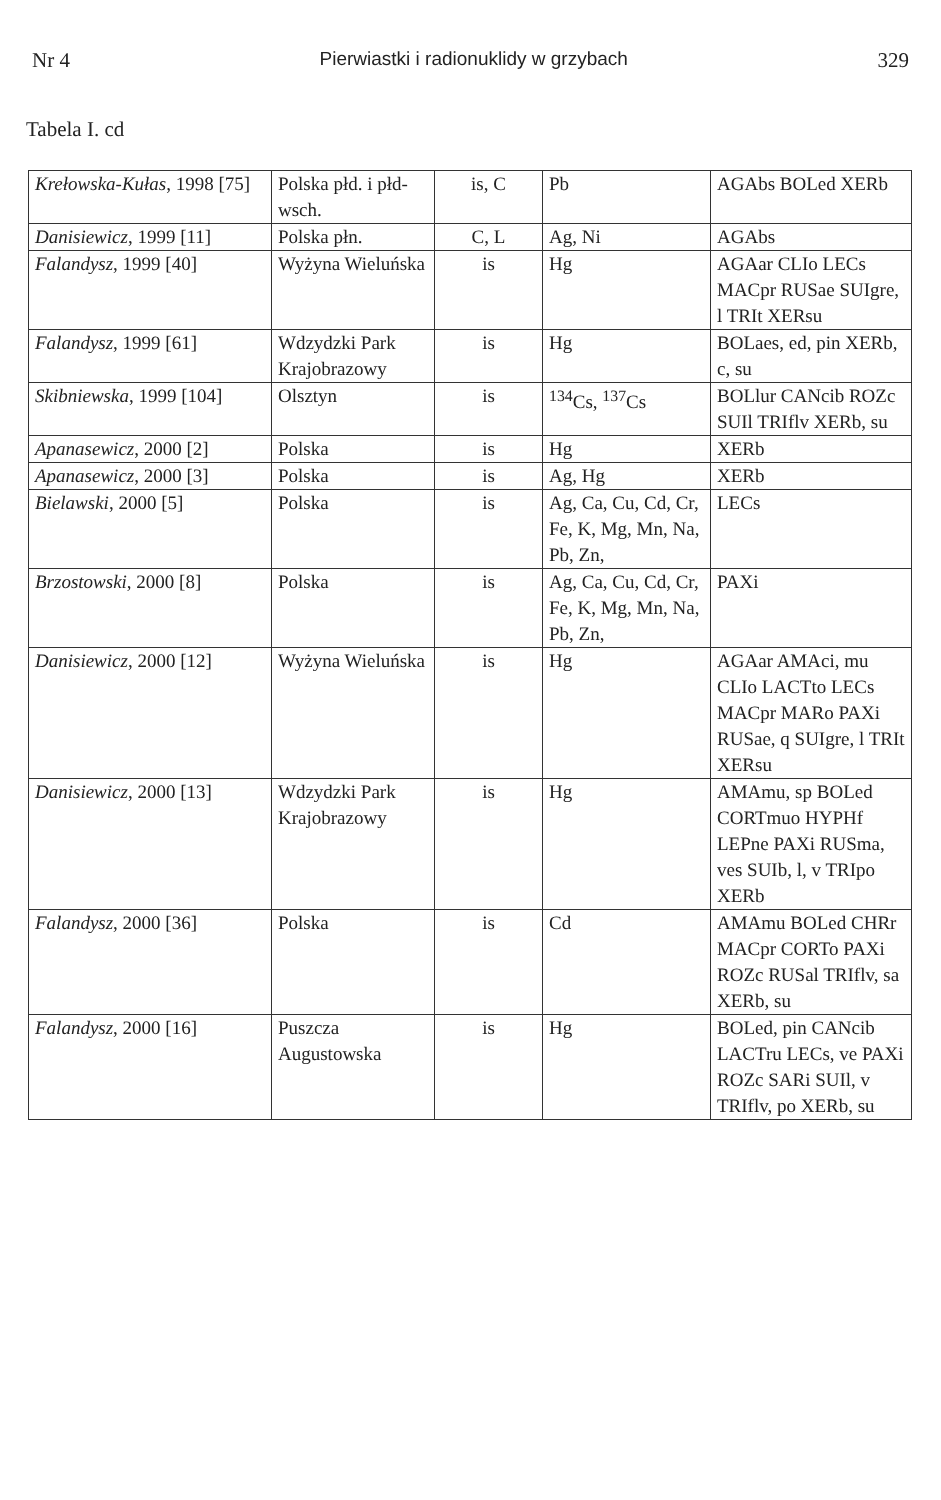Nr 4 Pierwiastki i radionuklidy w grzybach 329
Tabela I. cd
| Krełowska-Kułas , 1998 [75] | Polska płd. i płd-wsch. | is, C | Pb | AGAbs BOLed XERb |
| Danisiewicz , 1999 [11] | Polska płn. | C, L | Ag, Ni | AGAbs |
| Falandysz , 1999 [40] | Wyżyna Wieluńska | is | Hg | AGAar CLIo LECs MACpr RUSae SUIgre, l TRIt XERsu |
| Falandysz , 1999 [61] | Wdzydzki Park Krajobrazowy | is | Hg | BOLaes, ed, pin XERb, c, su |
| Skibniewska , 1999 [104] | Olsztyn | is | <sup>134</sup>Cs, <sup>137</sup>Cs | BOLlur CANcib ROZc SUIl TRIflv XERb, su |
| Apanasewicz , 2000 [2] | Polska | is | Hg | XERb |
| Apanasewicz , 2000 [3] | Polska | is | Ag, Hg | XERb |
| Bielawski , 2000 [5] | Polska | is | Ag, Ca, Cu, Cd, Cr, Fe, K, Mg, Mn, Na, Pb, Zn, | LECs |
| Brzostowski , 2000 [8] | Polska | is | Ag, Ca, Cu, Cd, Cr, Fe, K, Mg, Mn, Na, Pb, Zn, | PAXi |
| Danisiewicz , 2000 [12] | Wyżyna Wieluńska | is | Hg | AGAar AMAci, mu CLIo LACTto LECs MACpr MARo PAXi RUSae, q SUIgre, l TRIt XERsu |
| Danisiewicz , 2000 [13] | Wdzydzki Park Krajobrazowy | is | Hg | AMAmu, sp BOLed CORTmuo HYPHf LEPne PAXi RUSma, ves SUIb, l, v TRIpo XERb |
| Falandysz , 2000 [36] | Polska | is | Cd | AMAmu BOLed CHRr MACpr CORTo PAXi ROZc RUSal TRIflv, sa XERb, su |
| Falandysz , 2000 [16] | Puszcza Augustowska | is | Hg | BOLed, pin CANcib LACTru LECs, ve PAXi ROZc SARi SUIl, v TRIflv, po XERb, su |